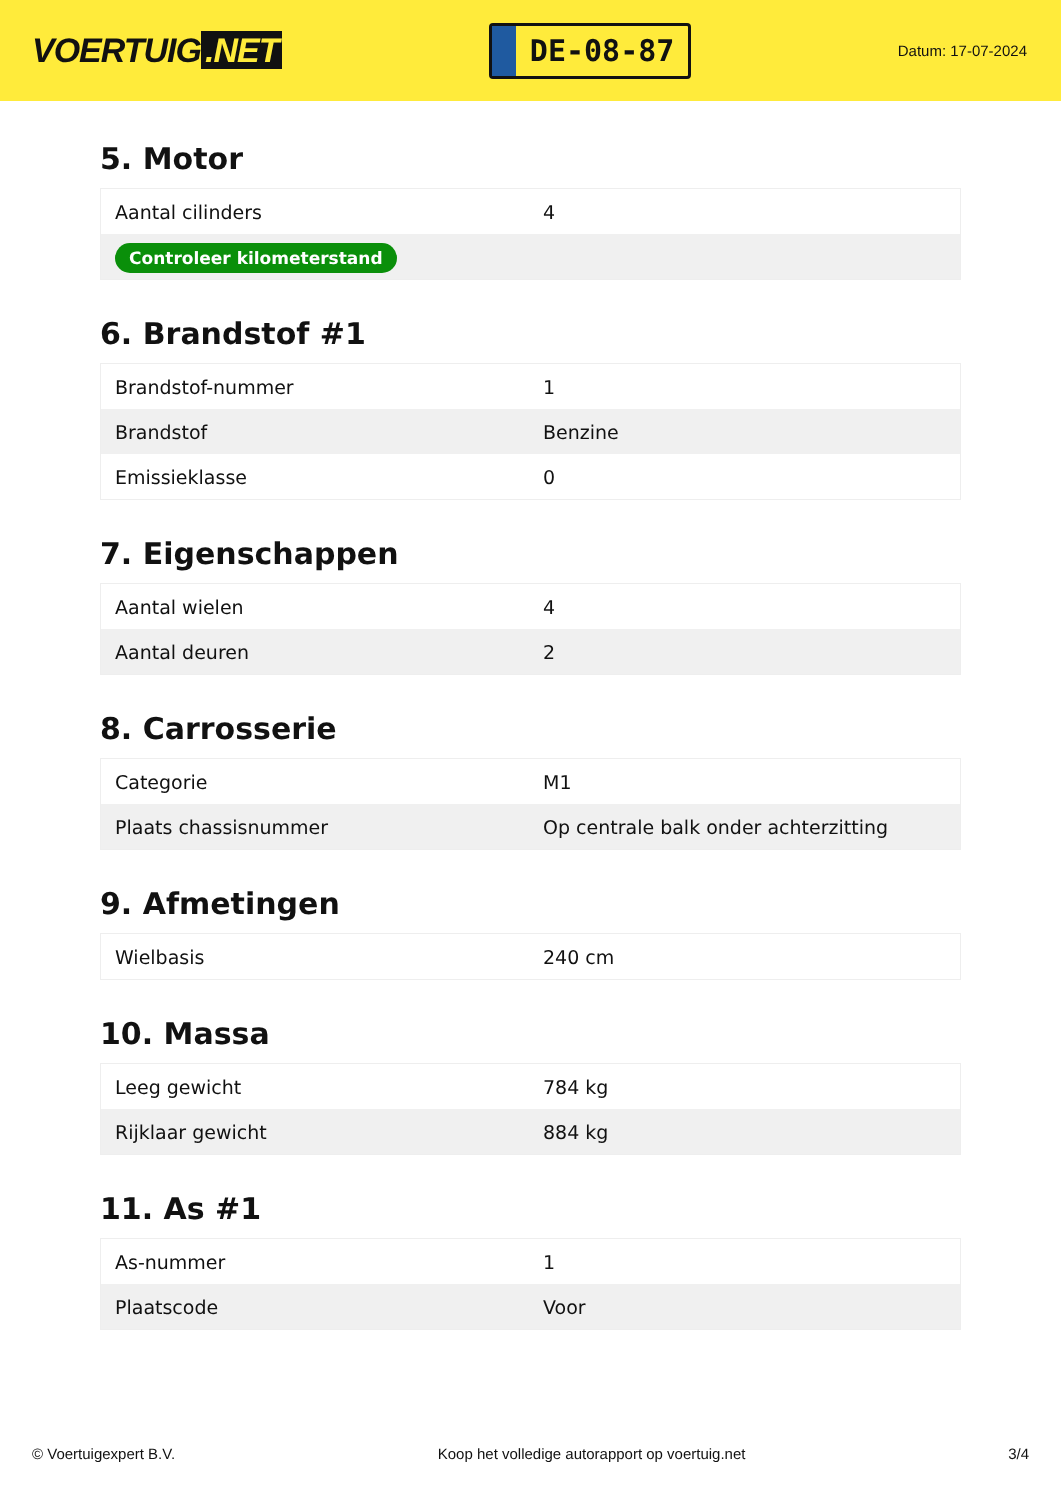VOERTUIG.NET
DE-08-87
Datum: 17-07-2024
5. Motor
| Aantal cilinders | 4 |
| Controleer kilometerstand | |
6. Brandstof #1
| Brandstof-nummer | 1 |
| Brandstof | Benzine |
| Emissieklasse | 0 |
7. Eigenschappen
| Aantal wielen | 4 |
| Aantal deuren | 2 |
8. Carrosserie
| Categorie | M1 |
| Plaats chassisnummer | Op centrale balk onder achterzitting |
9. Afmetingen
| Wielbasis | 240 cm |
10. Massa
| Leeg gewicht | 784 kg |
| Rijklaar gewicht | 884 kg |
11. As #1
| As-nummer | 1 |
| Plaatscode | Voor |
© Voertuigexpert B.V. Koop het volledige autorapport op voertuig.net 3/4